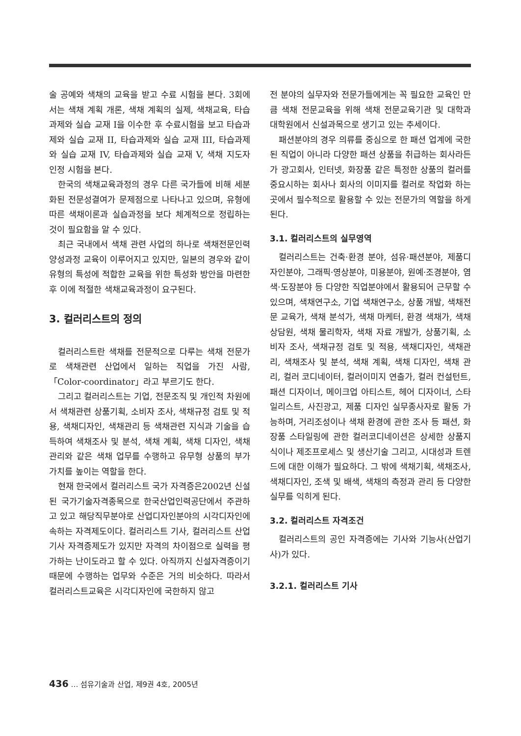술 공예와 색채의 교육을 받고 수료 시험을 본다. 3회에서는 색채 계획 개론, 색채 계획의 실제, 색채교육, 타습과제와 실습 교재 I을 이수한 후 수료시험을 보고 타습과제와 실습 교재 II, 타습과제와 실습 교재 III, 타습과제와 실습 교재 IV, 타습과제와 실습 교재 V, 색채 지도자 인정 시험을 본다.
한국의 색채교육과정의 경우 다른 국가들에 비해 세분화된 전문성결여가 문제점으로 나타나고 있으며, 유형에 따른 색채이론과 실습과정을 보다 체계적으로 정립하는 것이 필요함을 알 수 있다.
최근 국내에서 색채 관련 사업의 하나로 색채전문인력 양성과정 교육이 이루어지고 있지만, 일본의 경우와 같이 유형의 특성에 적합한 교육을 위한 특성화 방안을 마련한 후 이에 적절한 색채교육과정이 요구된다.
3. 컬러리스트의 정의
컬러리스트란 색채를 전문적으로 다루는 색채 전문가로 색채관련 산업에서 일하는 직업을 가진 사람, 「Color-coordinator」라고 부르기도 한다.
그리고 컬러리스트는 기업, 전문조직 및 개인적 차원에서 색채관련 상품기획, 소비자 조사, 색채규정 검토 및 적용, 색채디자인, 색채관리 등 색채관련 지식과 기술을 습득하여 색채조사 및 분석, 색채 계획, 색채 디자인, 색채 관리와 같은 색채 업무를 수행하고 유무형 상품의 부가 가치를 높이는 역할을 한다.
현재 한국에서 컬러리스트 국가 자격증은2002년 신설된 국가기술자격종목으로 한국산업인력공단에서 주관하고 있고 해당직무분야로 산업디자인분야의 시각디자인에 속하는 자격제도이다. 컬러리스트 기사, 컬러리스트 산업기사 자격증제도가 있지만 자격의 차이점으로 실력을 평가하는 난이도라고 할 수 있다. 아직까지 신설자격증이기 때문에 수행하는 업무와 수준은 거의 비슷하다. 따라서 컬러리스트교육은 시각디자인에 국한하지 않고
전 분야의 실무자와 전문가들에게는 꼭 필요한 교육인 만큼 색채 전문교육을 위해 색채 전문교육기관 및 대학과 대학원에서 신설과목으로 생기고 있는 추세이다.
패션분야의 경우 의류를 중심으로 한 패션 업계에 국한된 직업이 아니라 다양한 패션 상품을 취급하는 회사라든가 광고회사, 인터넷, 화장품 같은 특정한 상품의 컬러를 중요시하는 회사나 회사의 이미지를 컬러로 작업화 하는 곳에서 필수적으로 활용할 수 있는 전문가의 역할을 하게 된다.
3.1. 컬러리스트의 실무영역
컬러리스트는 건축·환경 분야, 섬유·패션분야, 제품디자인분야, 그래픽·영상분야, 미용분야, 원예·조경분야, 염색·도장분야 등 다양한 직업분야에서 활용되어 근무할 수 있으며, 색채연구소, 기업 색채연구소, 상품 개발, 색채전문 교육가, 색채 분석가, 색채 마케터, 환경 색채가, 색채상담원, 색채 물리학자, 색채 자료 개발가, 상품기획, 소비자 조사, 색채규정 검토 및 적용, 색채디자인, 색채관리, 색채조사 및 분석, 색채 계획, 색채 디자인, 색채 관리, 컬러 코디네이터, 컬러이미지 연출가, 컬러 컨설턴트, 패션 디자이너, 메이크업 아티스트, 헤어 디자이너, 스타일리스트, 사진광고, 제품 디자인 실무종사자로 활동 가능하며, 거리조성이나 색채 환경에 관한 조사 등 패션, 화장품 스타일링에 관한 컬러코디네이션은 상세한 상품지식이나 제조프로세스 및 생산기술 그리고, 시대성과 트렌드에 대한 이해가 필요하다. 그 밖에 색채기획, 색채조사, 색채디자인, 조색 및 배색, 색채의 측정과 관리 등 다양한 실무를 익히게 된다.
3.2. 컬러리스트 자격조건
컬러리스트의 공인 자격증에는 기사와 기능사(산업기사)가 있다.
3.2.1. 컬러리스트 기사
436 … 섬유기술과 산업, 제9권 4호, 2005년